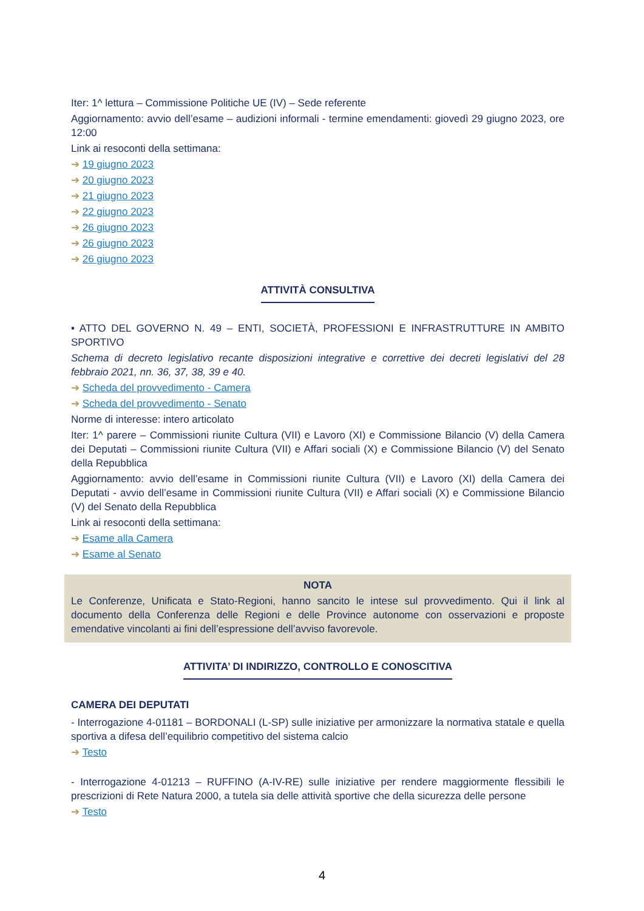Iter: 1^ lettura – Commissione Politiche UE (IV) – Sede referente
Aggiornamento: avvio dell’esame – audizioni informali - termine emendamenti: giovedì 29 giugno 2023, ore 12:00
Link ai resoconti della settimana:
➔ 19 giugno 2023
➔ 20 giugno 2023
➔ 21 giugno 2023
➔ 22 giugno 2023
➔ 26 giugno 2023
➔ 26 giugno 2023
➔ 26 giugno 2023
ATTIVITÀ CONSULTIVA
• ATTO DEL GOVERNO N. 49 – ENTI, SOCIETÀ, PROFESSIONI E INFRASTRUTTURE IN AMBITO SPORTIVO
Schema di decreto legislativo recante disposizioni integrative e correttive dei decreti legislativi del 28 febbraio 2021, nn. 36, 37, 38, 39 e 40.
➔ Scheda del provvedimento - Camera
➔ Scheda del provvedimento - Senato
Norme di interesse: intero articolato
Iter: 1^ parere – Commissioni riunite Cultura (VII) e Lavoro (XI) e Commissione Bilancio (V) della Camera dei Deputati – Commissioni riunite Cultura (VII) e Affari sociali (X) e Commissione Bilancio (V) del Senato della Repubblica
Aggiornamento: avvio dell’esame in Commissioni riunite Cultura (VII) e Lavoro (XI) della Camera dei Deputati - avvio dell’esame in Commissioni riunite Cultura (VII) e Affari sociali (X) e Commissione Bilancio (V) del Senato della Repubblica
Link ai resoconti della settimana:
➔ Esame alla Camera
➔ Esame al Senato
NOTA
Le Conferenze, Unificata e Stato-Regioni, hanno sancito le intese sul provvedimento. Qui il link al documento della Conferenza delle Regioni e delle Province autonome con osservazioni e proposte emendative vincolanti ai fini dell’espressione dell’avviso favorevole.
ATTIVITA’ DI INDIRIZZO, CONTROLLO E CONOSCITIVA
CAMERA DEI DEPUTATI
- Interrogazione 4-01181 – BORDONALI (L-SP) sulle iniziative per armonizzare la normativa statale e quella sportiva a difesa dell’equilibrio competitivo del sistema calcio
➔ Testo
- Interrogazione 4-01213 – RUFFINO (A-IV-RE) sulle iniziative per rendere maggiormente flessibili le prescrizioni di Rete Natura 2000, a tutela sia delle attività sportive che della sicurezza delle persone
➔ Testo
4